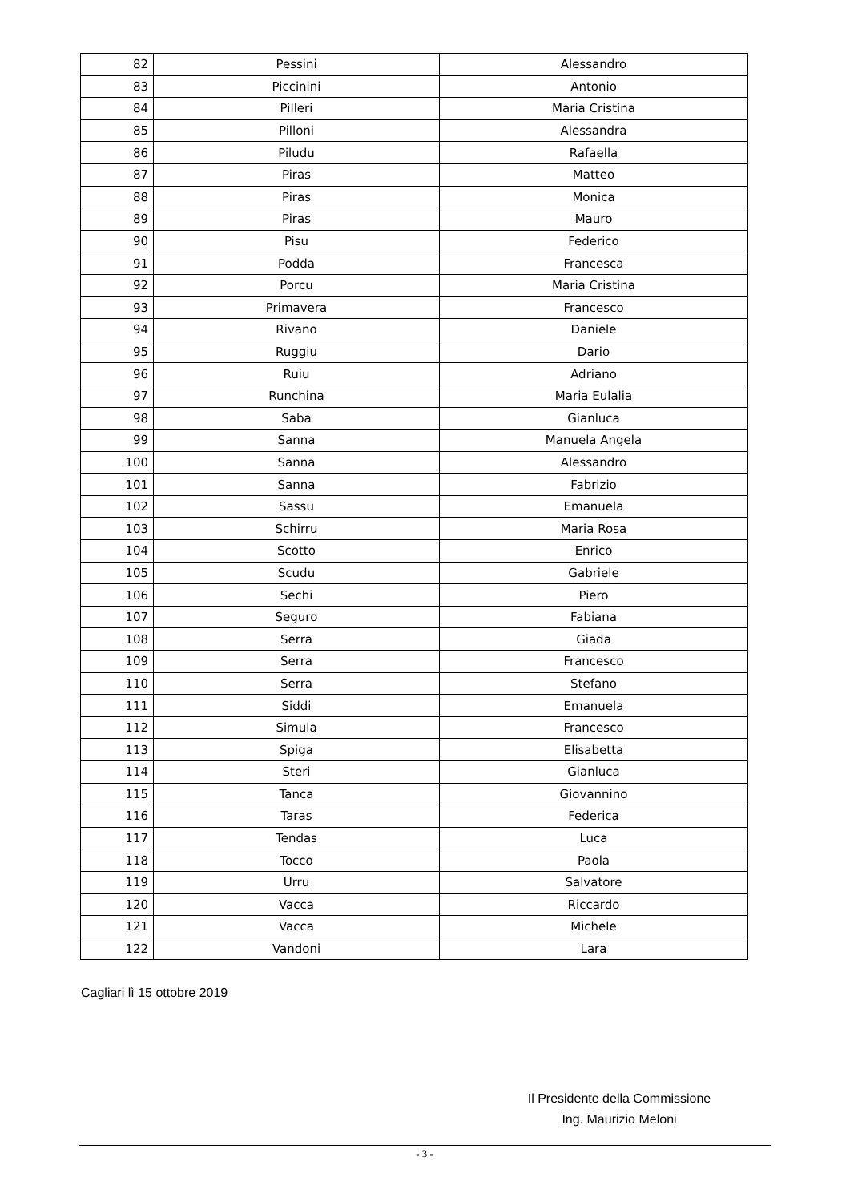| 82 | Pessini | Alessandro |
| 83 | Piccinini | Antonio |
| 84 | Pilleri | Maria Cristina |
| 85 | Pilloni | Alessandra |
| 86 | Piludu | Rafaella |
| 87 | Piras | Matteo |
| 88 | Piras | Monica |
| 89 | Piras | Mauro |
| 90 | Pisu | Federico |
| 91 | Podda | Francesca |
| 92 | Porcu | Maria Cristina |
| 93 | Primavera | Francesco |
| 94 | Rivano | Daniele |
| 95 | Ruggiu | Dario |
| 96 | Ruiu | Adriano |
| 97 | Runchina | Maria Eulalia |
| 98 | Saba | Gianluca |
| 99 | Sanna | Manuela Angela |
| 100 | Sanna | Alessandro |
| 101 | Sanna | Fabrizio |
| 102 | Sassu | Emanuela |
| 103 | Schirru | Maria Rosa |
| 104 | Scotto | Enrico |
| 105 | Scudu | Gabriele |
| 106 | Sechi | Piero |
| 107 | Seguro | Fabiana |
| 108 | Serra | Giada |
| 109 | Serra | Francesco |
| 110 | Serra | Stefano |
| 111 | Siddi | Emanuela |
| 112 | Simula | Francesco |
| 113 | Spiga | Elisabetta |
| 114 | Steri | Gianluca |
| 115 | Tanca | Giovannino |
| 116 | Taras | Federica |
| 117 | Tendas | Luca |
| 118 | Tocco | Paola |
| 119 | Urru | Salvatore |
| 120 | Vacca | Riccardo |
| 121 | Vacca | Michele |
| 122 | Vandoni | Lara |
Cagliari lì 15 ottobre 2019
Il Presidente della Commissione
Ing. Maurizio Meloni
- 3 -